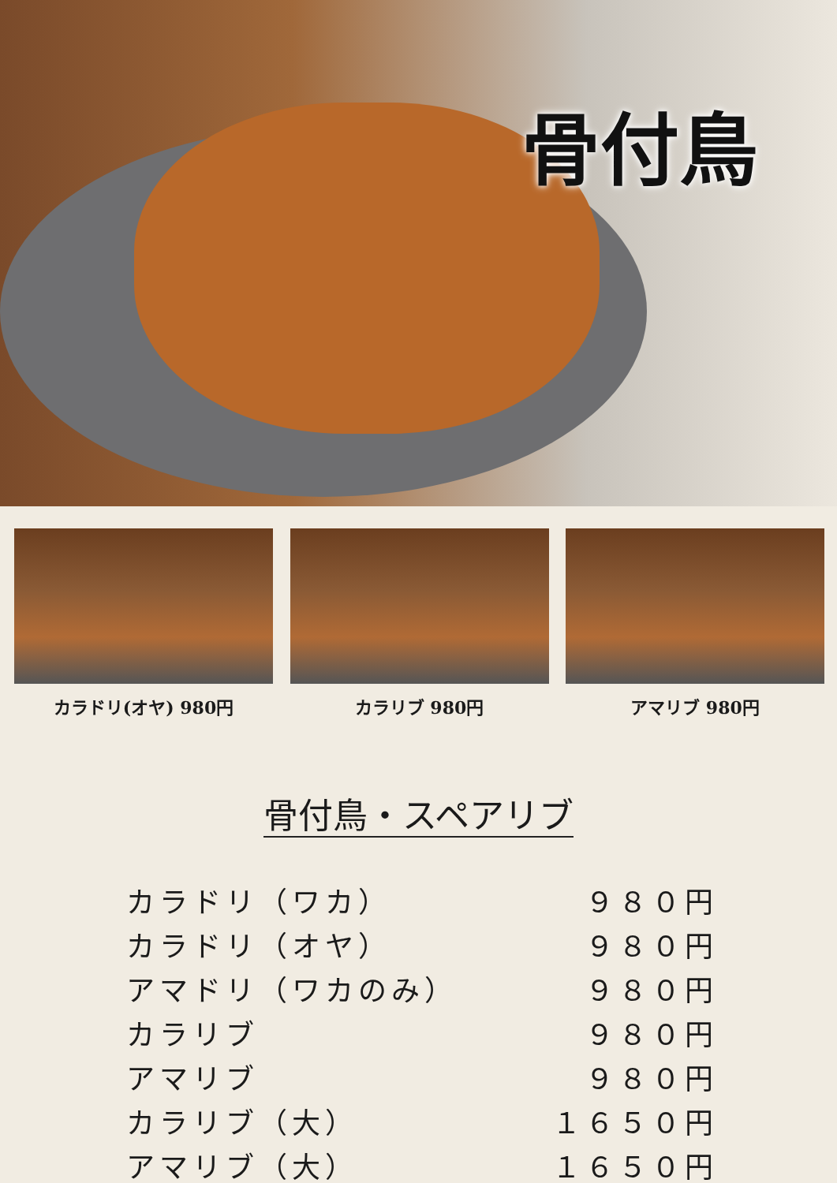骨付鳥
カラドリ(オヤ) 980円 カラリブ 980円 アマリブ 980円
骨付鳥・スペアリブ
| カラドリ（ワカ） | ９８０円 |
| カラドリ（オヤ） | ９８０円 |
| アマドリ（ワカのみ） | ９８０円 |
| カラリブ | ９８０円 |
| アマリブ | ９８０円 |
| カラリブ（大） | １６５０円 |
| アマリブ（大） | １６５０円 |